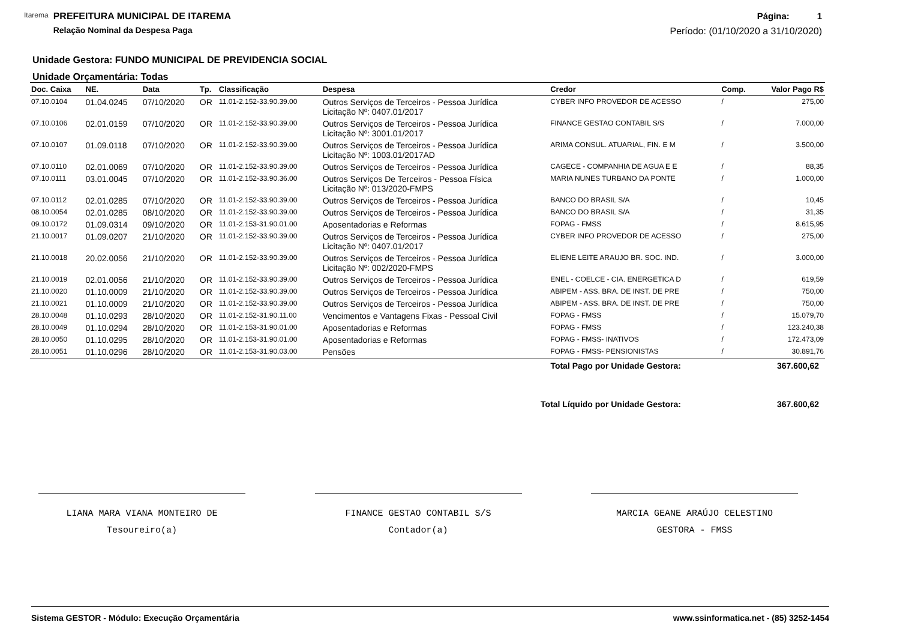Itarema
PREFEITURA MUNICIPAL DE ITAREMA
Relação Nominal da Despesa Paga
Página: 1
Período: (01/10/2020 a 31/10/2020)
Unidade Gestora: FUNDO MUNICIPAL DE PREVIDENCIA SOCIAL
Unidade Orçamentária: Todas
| Doc. Caixa | NE. | Data | Tp. | Classificação | Despesa | Credor | Comp. | Valor Pago R$ |
| --- | --- | --- | --- | --- | --- | --- | --- | --- |
| 07.10.0104 | 01.04.0245 | 07/10/2020 | OR | 11.01-2.152-33.90.39.00 | Outros Serviços de Terceiros - Pessoa Jurídica Licitação Nº: 0407.01/2017 | CYBER INFO PROVEDOR DE ACESSO | / | 275,00 |
| 07.10.0106 | 02.01.0159 | 07/10/2020 | OR | 11.01-2.152-33.90.39.00 | Outros Serviços de Terceiros - Pessoa Jurídica Licitação Nº: 3001.01/2017 | FINANCE GESTAO CONTABIL S/S | / | 7.000,00 |
| 07.10.0107 | 01.09.0118 | 07/10/2020 | OR | 11.01-2.152-33.90.39.00 | Outros Serviços de Terceiros - Pessoa Jurídica Licitação Nº: 1003.01/2017AD | ARIMA CONSUL. ATUARIAL, FIN. E M | / | 3.500,00 |
| 07.10.0110 | 02.01.0069 | 07/10/2020 | OR | 11.01-2.152-33.90.39.00 | Outros Serviços de Terceiros - Pessoa Jurídica | CAGECE - COMPANHIA DE AGUA E E | / | 88,35 |
| 07.10.0111 | 03.01.0045 | 07/10/2020 | OR | 11.01-2.152-33.90.36.00 | Outros Serviços De Terceiros - Pessoa Física Licitação Nº: 013/2020-FMPS | MARIA NUNES TURBANO DA PONTE | / | 1.000,00 |
| 07.10.0112 | 02.01.0285 | 07/10/2020 | OR | 11.01-2.152-33.90.39.00 | Outros Serviços de Terceiros - Pessoa Jurídica | BANCO DO BRASIL S/A | / | 10,45 |
| 08.10.0054 | 02.01.0285 | 08/10/2020 | OR | 11.01-2.152-33.90.39.00 | Outros Serviços de Terceiros - Pessoa Jurídica | BANCO DO BRASIL S/A | / | 31,35 |
| 09.10.0172 | 01.09.0314 | 09/10/2020 | OR | 11.01-2.153-31.90.01.00 | Aposentadorias e Reformas | FOPAG - FMSS | / | 8.615,95 |
| 21.10.0017 | 01.09.0207 | 21/10/2020 | OR | 11.01-2.152-33.90.39.00 | Outros Serviços de Terceiros - Pessoa Jurídica Licitação Nº: 0407.01/2017 | CYBER INFO PROVEDOR DE ACESSO | / | 275,00 |
| 21.10.0018 | 20.02.0056 | 21/10/2020 | OR | 11.01-2.152-33.90.39.00 | Outros Serviços de Terceiros - Pessoa Jurídica Licitação Nº: 002/2020-FMPS | ELIENE LEITE ARAUJO BR. SOC. IND. | / | 3.000,00 |
| 21.10.0019 | 02.01.0056 | 21/10/2020 | OR | 11.01-2.152-33.90.39.00 | Outros Serviços de Terceiros - Pessoa Jurídica | ENEL - COELCE - CIA. ENERGETICA D | / | 619,59 |
| 21.10.0020 | 01.10.0009 | 21/10/2020 | OR | 11.01-2.152-33.90.39.00 | Outros Serviços de Terceiros - Pessoa Jurídica | ABIPEM - ASS. BRA. DE INST. DE PRE | / | 750,00 |
| 21.10.0021 | 01.10.0009 | 21/10/2020 | OR | 11.01-2.152-33.90.39.00 | Outros Serviços de Terceiros - Pessoa Jurídica | ABIPEM - ASS. BRA. DE INST. DE PRE | / | 750,00 |
| 28.10.0048 | 01.10.0293 | 28/10/2020 | OR | 11.01-2.152-31.90.11.00 | Vencimentos e Vantagens Fixas - Pessoal Civil | FOPAG - FMSS | / | 15.079,70 |
| 28.10.0049 | 01.10.0294 | 28/10/2020 | OR | 11.01-2.153-31.90.01.00 | Aposentadorias e Reformas | FOPAG - FMSS | / | 123.240,38 |
| 28.10.0050 | 01.10.0295 | 28/10/2020 | OR | 11.01-2.153-31.90.01.00 | Aposentadorias e Reformas | FOPAG - FMSS- INATIVOS | / | 172.473,09 |
| 28.10.0051 | 01.10.0296 | 28/10/2020 | OR | 11.01-2.153-31.90.03.00 | Pensões | FOPAG - FMSS- PENSIONISTAS | / | 30.891,76 |
Total Pago por Unidade Gestora: 367.600,62
Total Líquido por Unidade Gestora: 367.600,62
LIANA MARA VIANA MONTEIRO DE
Tesoureiro(a)
FINANCE GESTAO CONTABIL S/S
Contador(a)
MARCIA GEANE ARAÚJO CELESTINO
GESTORA - FMSS
Sistema GESTOR - Módulo: Execução Orçamentária www.ssinformatica.net - (85) 3252-1454